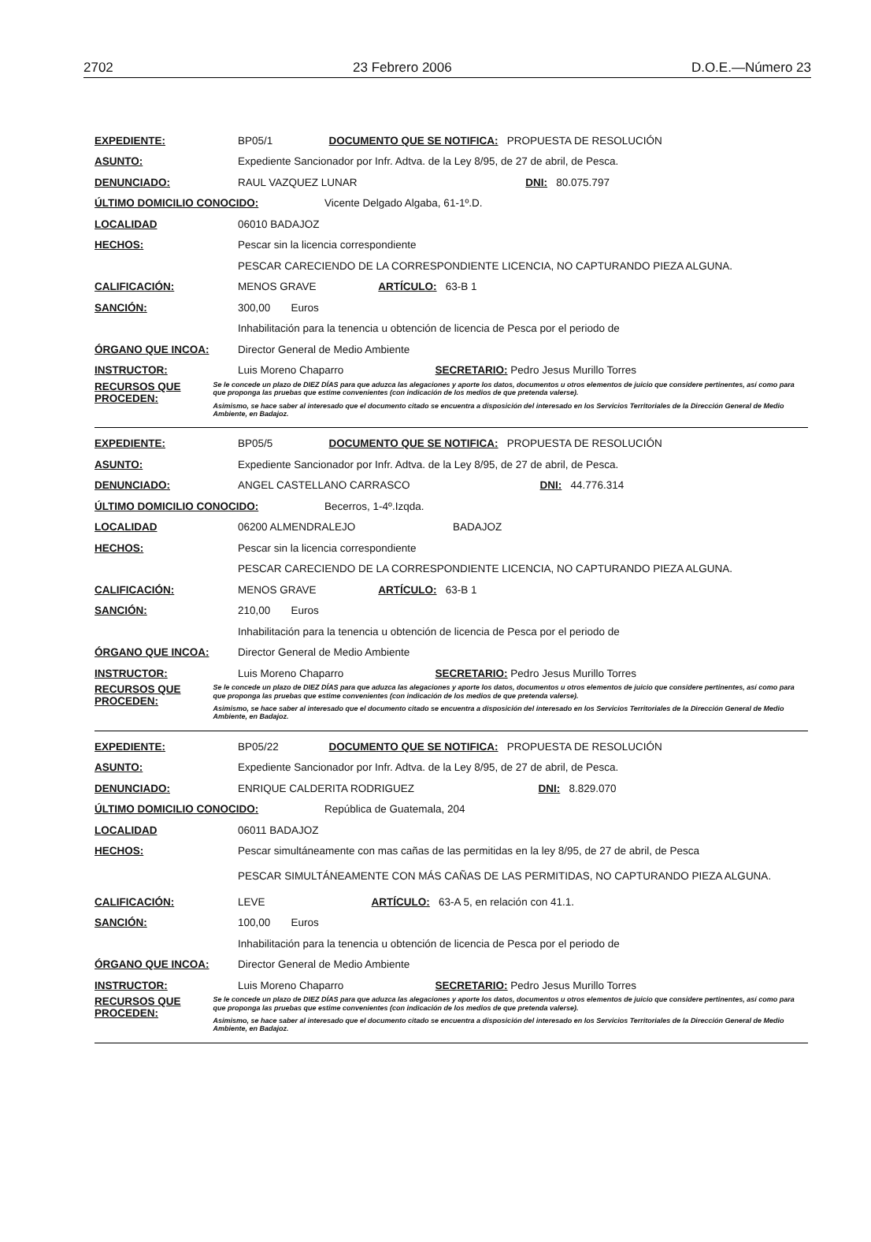2702 23 Febrero 2006 D.O.E.—Número 23
EXPEDIENTE: BP05/1 DOCUMENTO QUE SE NOTIFICA: PROPUESTA DE RESOLUCIÓN
ASUNTO: Expediente Sancionador por Infr. Adtva. de la Ley 8/95, de 27 de abril, de Pesca.
DENUNCIADO: RAUL VAZQUEZ LUNAR DNI: 80.075.797
ÚLTIMO DOMICILIO CONOCIDO: Vicente Delgado Algaba, 61-1º.D.
LOCALIDAD 06010 BADAJOZ
HECHOS: Pescar sin la licencia correspondiente
PESCAR CARECIENDO DE LA CORRESPONDIENTE LICENCIA, NO CAPTURANDO PIEZA ALGUNA.
CALIFICACIÓN: MENOS GRAVE ARTÍCULO: 63-B 1
SANCIÓN: 300,00 Euros
Inhabilitación para la tenencia u obtención de licencia de Pesca por el periodo de
ÓRGANO QUE INCOA: Director General de Medio Ambiente
INSTRUCTOR: Luis Moreno Chaparro SECRETARIO: Pedro Jesus Murillo Torres
RECURSOS QUE PROCEDEN:
Se le concede un plazo de DIEZ DÍAS para que aduzca las alegaciones y aporte los datos, documentos u otros elementos de juicio que considere pertinentes, así como para que proponga las pruebas que estime convenientes (con indicación de los medios de que pretenda valerse).
Asimismo, se hace saber al interesado que el documento citado se encuentra a disposición del interesado en los Servicios Territoriales de la Dirección General de Medio Ambiente, en Badajoz.
EXPEDIENTE: BP05/5 DOCUMENTO QUE SE NOTIFICA: PROPUESTA DE RESOLUCIÓN
ASUNTO: Expediente Sancionador por Infr. Adtva. de la Ley 8/95, de 27 de abril, de Pesca.
DENUNCIADO: ANGEL CASTELLANO CARRASCO DNI: 44.776.314
ÚLTIMO DOMICILIO CONOCIDO: Becerros, 1-4º.Izqda.
LOCALIDAD 06200 ALMENDRALEJO BADAJOZ
HECHOS: Pescar sin la licencia correspondiente
PESCAR CARECIENDO DE LA CORRESPONDIENTE LICENCIA, NO CAPTURANDO PIEZA ALGUNA.
CALIFICACIÓN: MENOS GRAVE ARTÍCULO: 63-B 1
SANCIÓN: 210,00 Euros
Inhabilitación para la tenencia u obtención de licencia de Pesca por el periodo de
ÓRGANO QUE INCOA: Director General de Medio Ambiente
INSTRUCTOR: Luis Moreno Chaparro SECRETARIO: Pedro Jesus Murillo Torres
RECURSOS QUE PROCEDEN:
Se le concede un plazo de DIEZ DÍAS para que aduzca las alegaciones y aporte los datos, documentos u otros elementos de juicio que considere pertinentes, así como para que proponga las pruebas que estime convenientes (con indicación de los medios de que pretenda valerse).
Asimismo, se hace saber al interesado que el documento citado se encuentra a disposición del interesado en los Servicios Territoriales de la Dirección General de Medio Ambiente, en Badajoz.
EXPEDIENTE: BP05/22 DOCUMENTO QUE SE NOTIFICA: PROPUESTA DE RESOLUCIÓN
ASUNTO: Expediente Sancionador por Infr. Adtva. de la Ley 8/95, de 27 de abril, de Pesca.
DENUNCIADO: ENRIQUE CALDERITA RODRIGUEZ DNI: 8.829.070
ÚLTIMO DOMICILIO CONOCIDO: República de Guatemala, 204
LOCALIDAD 06011 BADAJOZ
HECHOS: Pescar simultáneamente con mas cañas de las permitidas en la ley 8/95, de 27 de abril, de Pesca
PESCAR SIMULTÁNEAMENTE CON MÁS CAÑAS DE LAS PERMITIDAS, NO CAPTURANDO PIEZA ALGUNA.
CALIFICACIÓN: LEVE ARTÍCULO: 63-A 5, en relación con 41.1.
SANCIÓN: 100,00 Euros
Inhabilitación para la tenencia u obtención de licencia de Pesca por el periodo de
ÓRGANO QUE INCOA: Director General de Medio Ambiente
INSTRUCTOR: Luis Moreno Chaparro SECRETARIO: Pedro Jesus Murillo Torres
RECURSOS QUE PROCEDEN:
Se le concede un plazo de DIEZ DÍAS para que aduzca las alegaciones y aporte los datos, documentos u otros elementos de juicio que considere pertinentes, así como para que proponga las pruebas que estime convenientes (con indicación de los medios de que pretenda valerse).
Asimismo, se hace saber al interesado que el documento citado se encuentra a disposición del interesado en los Servicios Territoriales de la Dirección General de Medio Ambiente, en Badajoz.